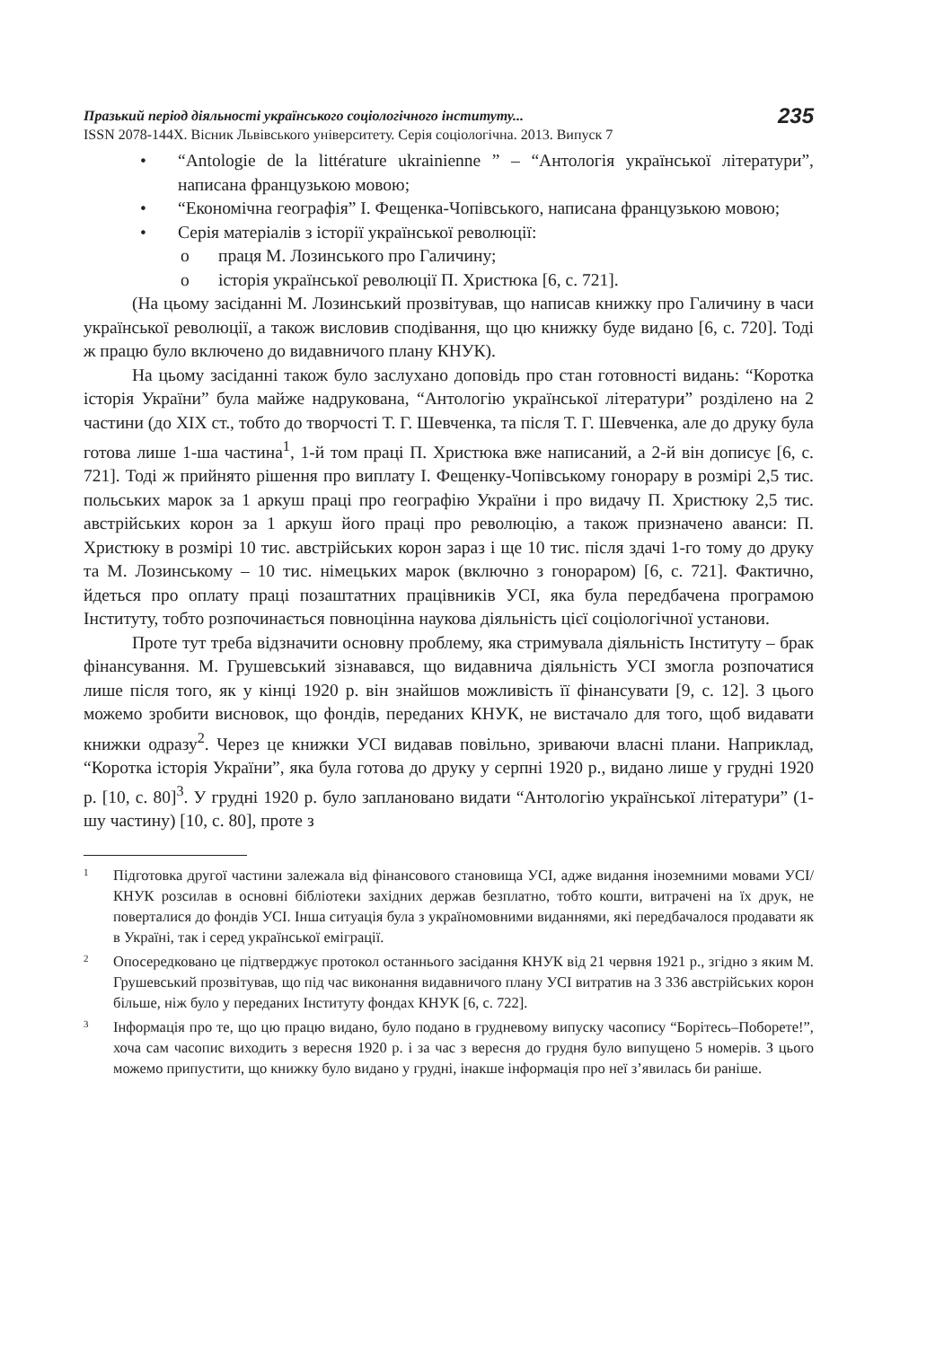Празький період діяльності українського соціологічного інституту...
ISSN 2078-144X. Вісник Львівського університету. Серія соціологічна. 2013. Випуск 7
235
• “Antologie de la littérature ukrainienne ” – “Антологія української літератури”, написана французькою мовою;
• “Економічна географія” І. Фещенка-Чопівського, написана французькою мовою;
• Серія матеріалів з історії української революції:
o праця М. Лозинського про Галичину;
o історія української революції П. Христюка [6, с. 721].
(На цьому засіданні М. Лозинський прозвітував, що написав книжку про Галичину в часи української революції, а також висловив сподівання, що цю книжку буде видано [6, с. 720]. Тоді ж працю було включено до видавничого плану КНУК).
На цьому засіданні також було заслухано доповідь про стан готовності видань: “Коротка історія України” була майже надрукована, “Антологію української літератури” розділено на 2 частини (до XIX ст., тобто до творчості Т. Г. Шевченка, та після Т. Г. Шевченка, але до друку була готова лише 1-ша частина<sup>1</sup>, 1-й том праці П. Христюка вже написаний, а 2-й він дописує [6, с. 721]. Тоді ж прийнято рішення про виплату І. Фещенку-Чопівському гонорару в розмірі 2,5 тис. польських марок за 1 аркуш праці про географію України і про видачу П. Христюку 2,5 тис. австрійських корон за 1 аркуш його праці про революцію, а також призначено аванси: П. Христюку в розмірі 10 тис. австрійських корон зараз і ще 10 тис. після здачі 1-го тому до друку та М. Лозинському – 10 тис. німецьких марок (включно з гонораром) [6, с. 721]. Фактично, йдеться про оплату праці позаштатних працівників УСІ, яка була передбачена програмою Інституту, тобто розпочинається повноцінна наукова діяльність цієї соціологічної установи.
Проте тут треба відзначити основну проблему, яка стримувала діяльність Інституту – брак фінансування. М. Грушевський зізнавався, що видавнича діяльність УСІ змогла розпочатися лише після того, як у кінці 1920 р. він знайшов можливість її фінансувати [9, с. 12]. З цього можемо зробити висновок, що фондів, переданих КНУК, не вистачало для того, щоб видавати книжки одразу<sup>2</sup>. Через це книжки УСІ видавав повільно, зриваючи власні плани. Наприклад, “Коротка історія України”, яка була готова до друку у серпні 1920 р., видано лише у грудні 1920 р. [10, с. 80]<sup>3</sup>. У грудні 1920 р. було заплановано видати “Антологію української літератури” (1-шу частину) [10, с. 80], проте з
1
Підготовка другої частини залежала від фінансового становища УСІ, адже видання іноземними мовами УСІ/КНУК розсилав в основні бібліотеки західних держав безплатно, тобто кошти, витрачені на їх друк, не поверталися до фондів УСІ. Інша ситуація була з україномовними виданнями, які передбачалося продавати як в Україні, так і серед української еміграції.
2
Опосередковано це підтверджує протокол останнього засідання КНУК від 21 червня 1921 р., згідно з яким М. Грушевський прозвітував, що під час виконання видавничого плану УСІ витратив на 3 336 австрійських корон більше, ніж було у переданих Інституту фондах КНУК [6, с. 722].
3
Інформація про те, що цю працю видано, було подано в грудневому випуску часопису “Борітесь–Поборете!”, хоча сам часопис виходить з вересня 1920 р. і за час з вересня до грудня було випущено 5 номерів. З цього можемо припустити, що книжку було видано у грудні, інакше інформація про неї з’явилась би раніше.